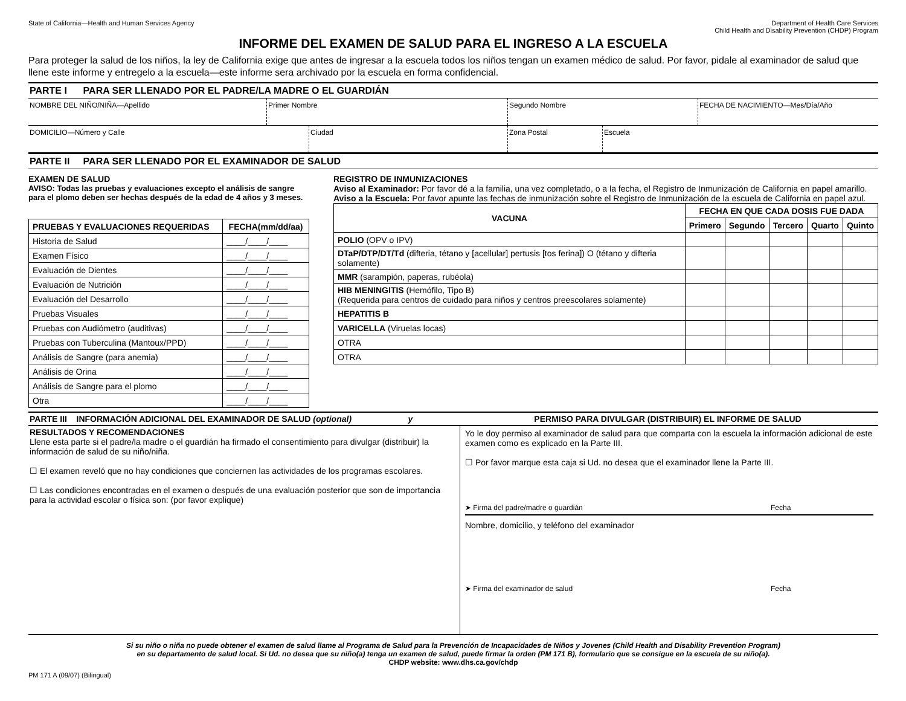State of California—Health and Human Services Agency Department of Health Care Services
Child Health and Disability Prevention (CHDP) Program
INFORME DEL EXAMEN DE SALUD PARA EL INGRESO A LA ESCUELA
Para proteger la salud de los niños, la ley de California exige que antes de ingresar a la escuela todos los niños tengan un examen médico de salud. Por favor, pidale al examinador de salud que llene este informe y entregelo a la escuela—este informe sera archivado por la escuela en forma confidencial.
PARTE I PARA SER LLENADO POR EL PADRE/LA MADRE O EL GUARDIÁN
NOMBRE DEL NIÑO/NIÑA—Apellido Primer Nombre Segundo Nombre FECHA DE NACIMIENTO—Mes/Día/Año
DOMICILIO—Número y Calle Ciudad Zona Postal Escuela
PARTE II PARA SER LLENADO POR EL EXAMINADOR DE SALUD
EXAMEN DE SALUD
AVISO: Todas las pruebas y evaluaciones excepto el análisis de sangre para el plomo deben ser hechas después de la edad de 4 años y 3 meses.
| PRUEBAS Y EVALUACIONES REQUERIDAS | FECHA(mm/dd/aa) |
| --- | --- |
| Historia de Salud | ____/____/____ |
| Examen Físico | ____/____/____ |
| Evaluación de Dientes | ____/____/____ |
| Evaluación de Nutrición | ____/____/____ |
| Evaluación del Desarrollo | ____/____/____ |
| Pruebas Visuales | ____/____/____ |
| Pruebas con Audiómetro (auditivas) | ____/____/____ |
| Pruebas con Tuberculina (Mantoux/PPD) | ____/____/____ |
| Análisis de Sangre (para anemia) | ____/____/____ |
| Análisis de Orina | ____/____/____ |
| Análisis de Sangre para el plomo | ____/____/____ |
| Otra | ____/____/____ |
REGISTRO DE INMUNIZACIONES
Aviso al Examinador: Por favor dé a la familia, una vez completado, o a la fecha, el Registro de Inmunización de California en papel amarillo.
Aviso a la Escuela: Por favor apunte las fechas de inmunización sobre el Registro de Inmunización de la escuela de California en papel azul.
| VACUNA | FECHA EN QUE CADA DOSIS FUE DADA | | | | |
| --- | --- | --- | --- | --- | --- |
| | Primero | Segundo | Tercero | Quarto | Quinto |
| POLIO (OPV o IPV) | | | | | |
| DTaP/DTP/DT/Td (difteria, tétano y [acellular] pertusis [tos ferina]) O (tétano y difteria solamente) | | | | | |
| MMR (sarampión, paperas, rubéola) | | | | | |
| HIB MENINGITIS (Hemófilo, Tipo B) (Requerida para centros de cuidado para niños y centros preescolares solamente) | | | | | |
| HEPATITIS B | | | | | |
| VARICELLA (Viruelas locas) | | | | | |
| OTRA | | | | | |
| OTRA | | | | | |
PARTE III INFORMACIÓN ADICIONAL DEL EXAMINADOR DE SALUD (optional) y PERMISO PARA DIVULGAR (DISTRIBUIR) EL INFORME DE SALUD
RESULTADOS Y RECOMENDACIONES
Llene esta parte si el padre/la madre o el guardián ha firmado el consentimiento para divulgar (distribuir) la información de salud de su niño/niña.
☐ El examen reveló que no hay condiciones que conciernen las actividades de los programas escolares.
☐ Las condiciones encontradas en el examen o después de una evaluación posterior que son de importancia para la actividad escolar o física son: (por favor explique)
Yo le doy permiso al examinador de salud para que comparta con la escuela la información adicional de este examen como es explicado en la Parte III.
☐ Por favor marque esta caja si Ud. no desea que el examinador llene la Parte III.
➤ Firma del padre/madre o guardián Fecha
Nombre, domicilio, y teléfono del examinador
➤ Firma del examinador de salud Fecha
Si su niño o niña no puede obtener el examen de salud llame al Programa de Salud para la Prevención de Incapacidades de Niños y Jovenes (Child Health and Disability Prevention Program)
en su departamento de salud local. Si Ud. no desea que su niño(a) tenga un examen de salud, puede firmar la orden (PM 171 B), formulario que se consigue en la escuela de su niño(a).
CHDP website: www.dhs.ca.gov/chdp
PM 171 A (09/07) (Bilingual)